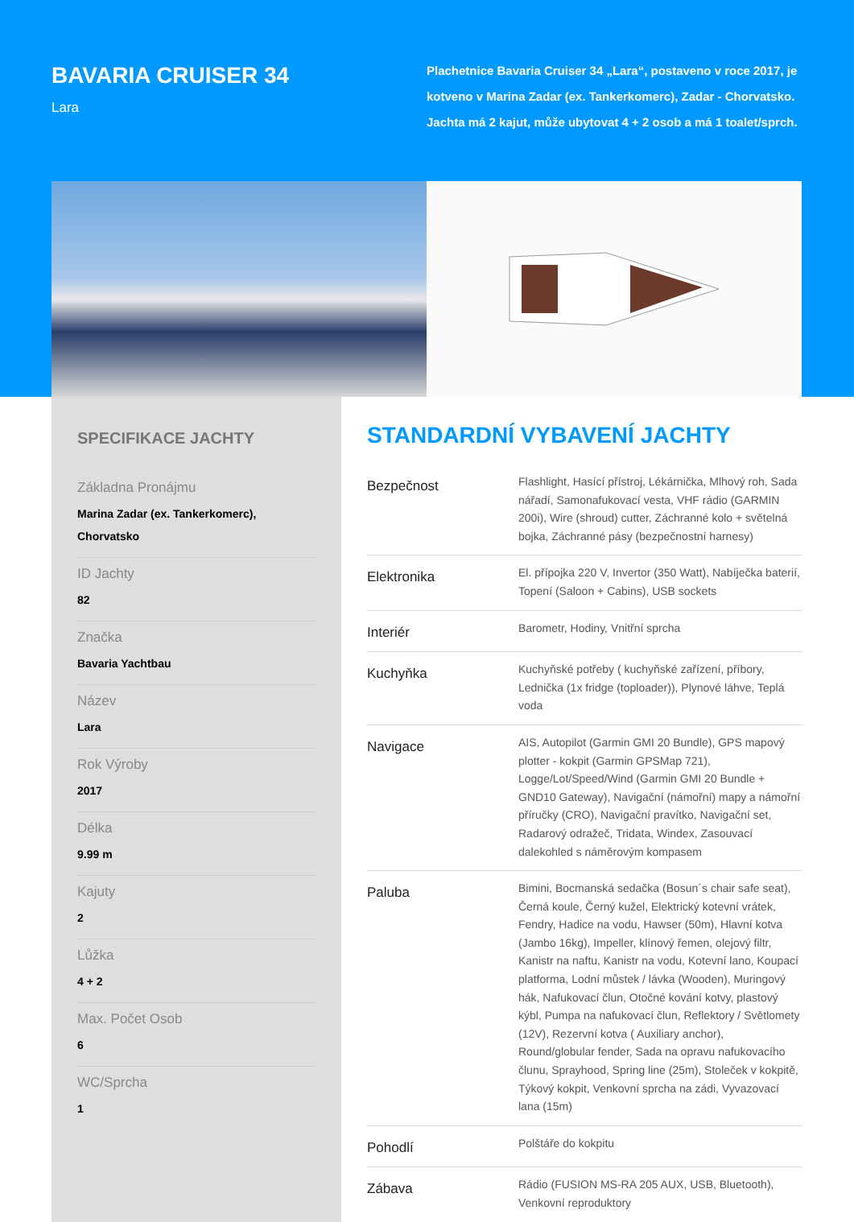BAVARIA CRUISER 34
Lara
Plachetnice Bavaria Cruiser 34 „Lara“, postaveno v roce 2017, je kotveno v Marina Zadar (ex. Tankerkomerc), Zadar - Chorvatsko. Jachta má 2 kajut, může ubytovat 4 + 2 osob a má 1 toalet/sprch.
SPECIFIKACE JACHTY
Základna Pronájmu
Marina Zadar (ex. Tankerkomerc), Chorvatsko
ID Jachty
82
Značka
Bavaria Yachtbau
Název
Lara
Rok Výroby
2017
Délka
9.99 m
Kajuty
2
Lůžka
4 + 2
Max. Počet Osob
6
WC/Sprcha
1
STANDARDNÍ VYBAVENÍ JACHTY
| Bezpečnost | Flashlight, Hasící přístroj, Lékárnička, Mlhový roh, Sada nářadí, Samonafukovací vesta, VHF rádio (GARMIN 200i), Wire (shroud) cutter, Záchranné kolo + světelná bojka, Záchranné pásy (bezpečnostní harnesy) |
| Elektronika | El. přípojka 220 V, Invertor (350 Watt), Nabíječka baterií, Topení (Saloon + Cabins), USB sockets |
| Interiér | Barometr, Hodiny, Vnitřní sprcha |
| Kuchyňka | Kuchyňské potřeby ( kuchyňské zařízení, příbory, Lednička (1x fridge (toploader)), Plynové láhve, Teplá voda |
| Navigace | AIS, Autopilot (Garmin GMI 20 Bundle), GPS mapový plotter - kokpit (Garmin GPSMap 721), Logge/Lot/Speed/Wind (Garmin GMI 20 Bundle + GND10 Gateway), Navigační (námořní) mapy a námořní příručky (CRO), Navigační pravítko, Navigační set, Radarový odražeč, Tridata, Windex, Zasouvací dalekohled s náměrovým kompasem |
| Paluba | Bimini, Bocmanská sedačka (Bosun´s chair safe seat), Černá koule, Černý kužel, Elektrický kotevní vrátek, Fendry, Hadice na vodu, Hawser (50m), Hlavní kotva (Jambo 16kg), Impeller, klínový řemen, olejový filtr, Kanistr na naftu, Kanistr na vodu, Kotevní lano, Koupací platforma, Lodní můstek / lávka (Wooden), Muringový hák, Nafukovací člun, Otočné kování kotvy, plastový kýbl, Pumpa na nafukovací člun, Reflektory / Světlomety (12V), Rezervní kotva ( Auxiliary anchor), Round/globular fender, Sada na opravu nafukovacího člunu, Sprayhood, Spring line (25m), Stoleček v kokpitě, Týkový kokpit, Venkovní sprcha na zádi, Vyvazovací lana (15m) |
| Pohodlí | Polštáře do kokpitu |
| Zábava | Rádio (FUSION MS-RA 205 AUX, USB, Bluetooth), Venkovní reproduktory |